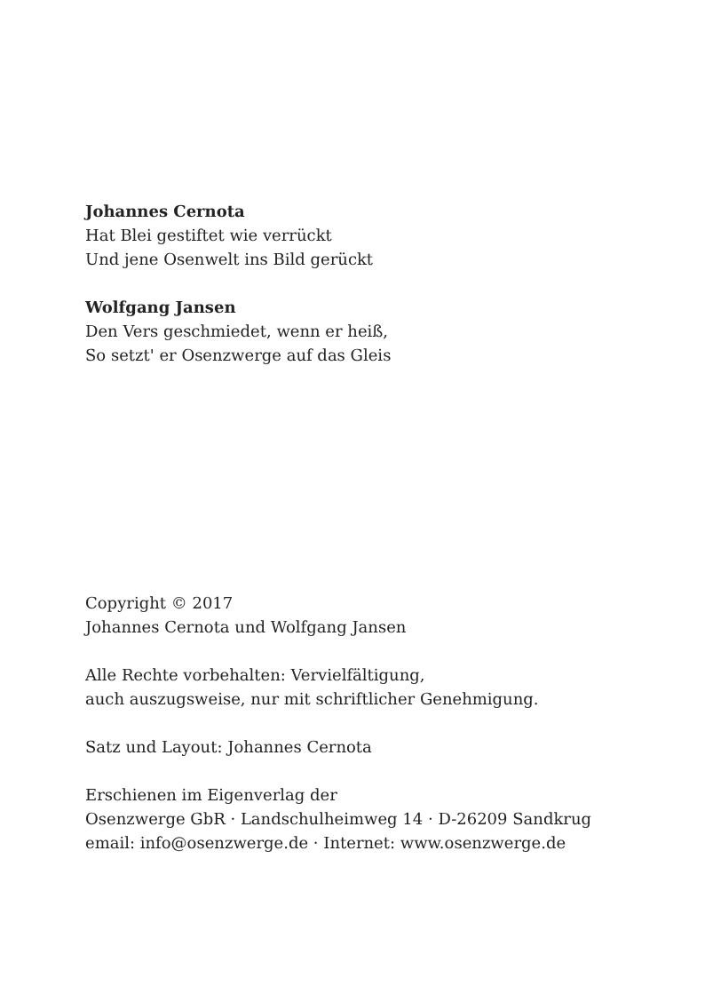Johannes Cernota
Hat Blei gestiftet wie verrückt
Und jene Osenwelt ins Bild gerückt
Wolfgang Jansen
Den Vers geschmiedet, wenn er heiß,
So setzt' er Osenzwerge auf das Gleis
Copyright © 2017
Johannes Cernota und Wolfgang Jansen
Alle Rechte vorbehalten: Vervielfältigung,
auch auszugsweise, nur mit schriftlicher Genehmigung.
Satz und Layout: Johannes Cernota
Erschienen im Eigenverlag der
Osenzwerge GbR · Landschulheimweg 14 · D-26209 Sandkrug
email: info@osenzwerge.de · Internet: www.osenzwerge.de